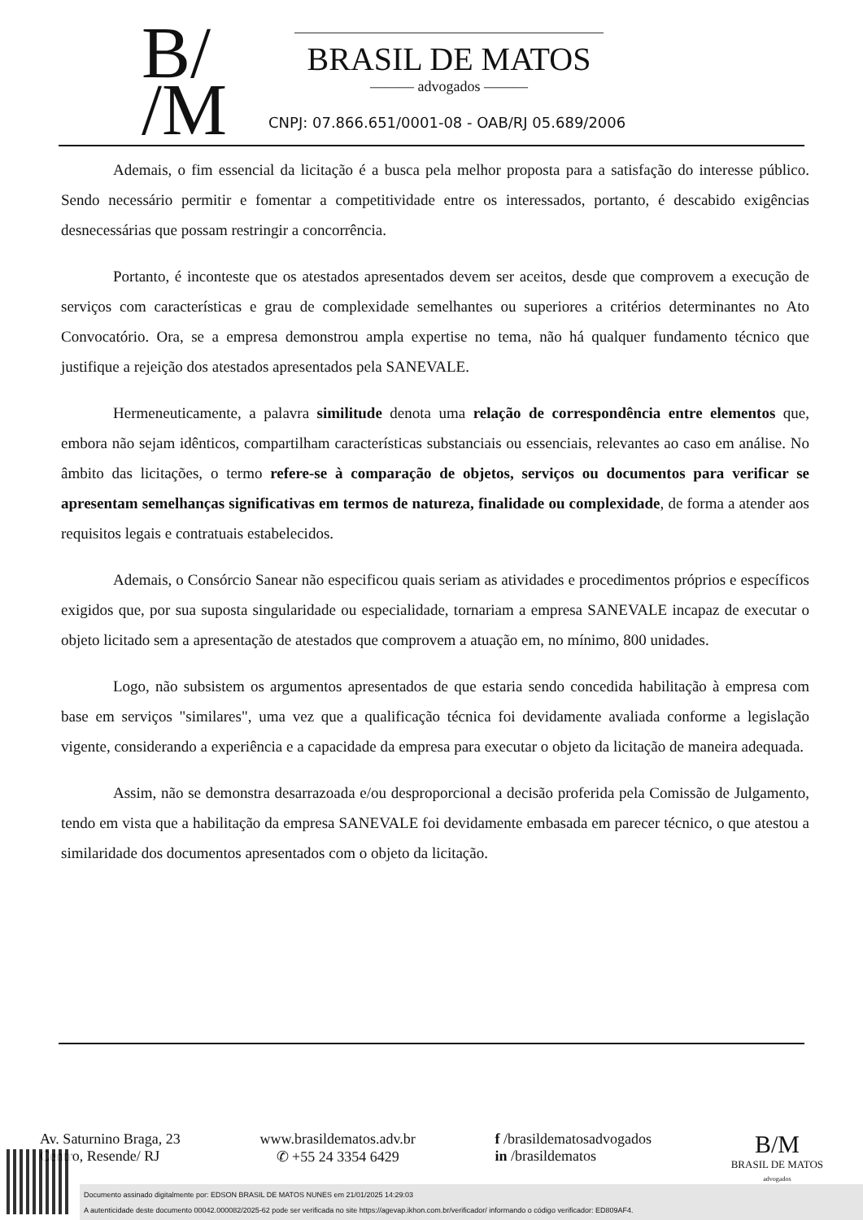B/
/M
BRASIL DE MATOS
——— advogados ———
CNPJ: 07.866.651/0001-08 - OAB/RJ 05.689/2006
Ademais, o fim essencial da licitação é a busca pela melhor proposta para a satisfação do interesse público. Sendo necessário permitir e fomentar a competitividade entre os interessados, portanto, é descabido exigências desnecessárias que possam restringir a concorrência.
Portanto, é inconteste que os atestados apresentados devem ser aceitos, desde que comprovem a execução de serviços com características e grau de complexidade semelhantes ou superiores a critérios determinantes no Ato Convocatório. Ora, se a empresa demonstrou ampla expertise no tema, não há qualquer fundamento técnico que justifique a rejeição dos atestados apresentados pela SANEVALE.
Hermeneuticamente, a palavra similitude denota uma relação de correspondência entre elementos que, embora não sejam idênticos, compartilham características substanciais ou essenciais, relevantes ao caso em análise. No âmbito das licitações, o termo refere-se à comparação de objetos, serviços ou documentos para verificar se apresentam semelhanças significativas em termos de natureza, finalidade ou complexidade, de forma a atender aos requisitos legais e contratuais estabelecidos.
Ademais, o Consórcio Sanear não especificou quais seriam as atividades e procedimentos próprios e específicos exigidos que, por sua suposta singularidade ou especialidade, tornariam a empresa SANEVALE incapaz de executar o objeto licitado sem a apresentação de atestados que comprovem a atuação em, no mínimo, 800 unidades.
Logo, não subsistem os argumentos apresentados de que estaria sendo concedida habilitação à empresa com base em serviços "similares", uma vez que a qualificação técnica foi devidamente avaliada conforme a legislação vigente, considerando a experiência e a capacidade da empresa para executar o objeto da licitação de maneira adequada.
Assim, não se demonstra desarrazoada e/ou desproporcional a decisão proferida pela Comissão de Julgamento, tendo em vista que a habilitação da empresa SANEVALE foi devidamente embasada em parecer técnico, o que atestou a similaridade dos documentos apresentados com o objeto da licitação.
Av. Saturnino Braga, 23
Centro, Resende/ RJ
www.brasildematos.adv.br
✆ +55 24 3354 6429
f /brasildematosadvogados
in /brasildematos
B/M
BRASIL DE MATOS
advogados
Documento assinado digitalmente por: EDSON BRASIL DE MATOS NUNES em 21/01/2025 14:29:03
A autenticidade deste documento 00042.000082/2025-62 pode ser verificada no site https://agevap.ikhon.com.br/verificador/ informando o código verificador: ED809AF4.